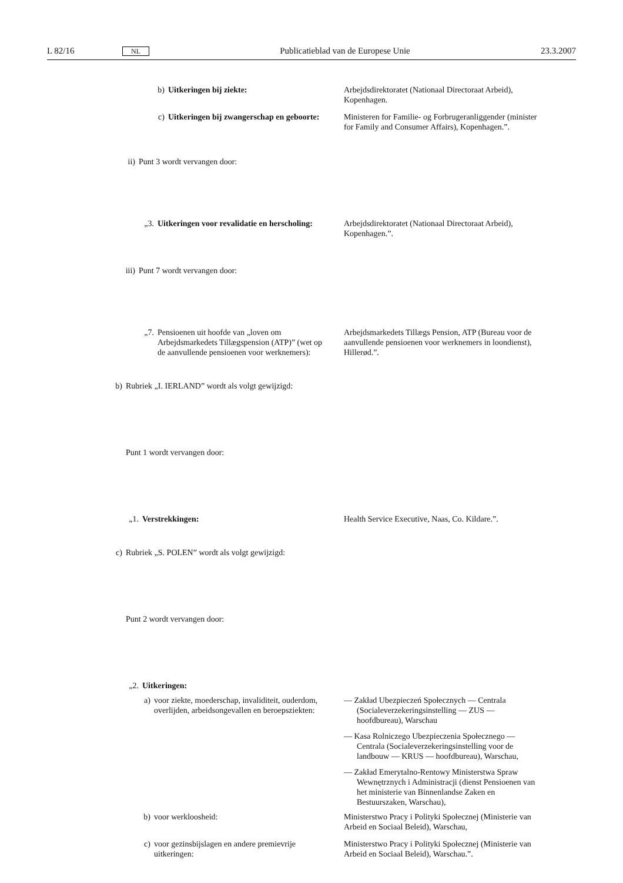L 82/16 NL Publicatieblad van de Europese Unie 23.3.2007
b) Uitkeringen bij ziekte: Arbejdsdirektoratet (Nationaal Directoraat Arbeid), Kopenhagen.
c) Uitkeringen bij zwangerschap en geboorte: Ministeren for Familie- og Forbrugeranliggender (minister for Family and Consumer Affairs), Kopenhagen.”.
ii) Punt 3 wordt vervangen door:
„3. Uitkeringen voor revalidatie en herscholing: Arbejdsdirektoratet (Nationaal Directoraat Arbeid), Kopenhagen.”.
iii) Punt 7 wordt vervangen door:
„7. Pensioenen uit hoofde van „loven om Arbejdsmarkedets Tillægspension (ATP)” (wet op de aanvullende pensioenen voor werknemers):
Arbejdsmarkedets Tillægs Pension, ATP (Bureau voor de aanvullende pensioenen voor werknemers in loondienst), Hillerød.”.
b) Rubriek „I. IERLAND” wordt als volgt gewijzigd:
Punt 1 wordt vervangen door:
„1. Verstrekkingen: Health Service Executive, Naas, Co. Kildare.”.
c) Rubriek „S. POLEN” wordt als volgt gewijzigd:
Punt 2 wordt vervangen door:
„2. Uitkeringen:
a) voor ziekte, moederschap, invaliditeit, ouderdom, overlijden, arbeidsongevallen en beroepsziekten:
— Zakład Ubezpieczeń Społecznych — Centrala (Socialeverzekeringsinstelling — ZUS — hoofdbureau), Warschau
— Kasa Rolniczego Ubezpieczenia Społecznego — Centrala (Socialeverzekeringsinstelling voor de landbouw — KRUS — hoofdbureau), Warschau,
— Zakład Emerytalno-Rentowy Ministerstwa Spraw Wewnętrznych i Administracji (dienst Pensioenen van het ministerie van Binnenlandse Zaken en Bestuurszaken, Warschau),
b) voor werkloosheid: Ministerstwo Pracy i Polityki Społecznej (Ministerie van Arbeid en Sociaal Beleid), Warschau,
c) voor gezinsbijslagen en andere premievrije uitkeringen: Ministerstwo Pracy i Polityki Społecznej (Ministerie van Arbeid en Sociaal Beleid), Warschau.”.